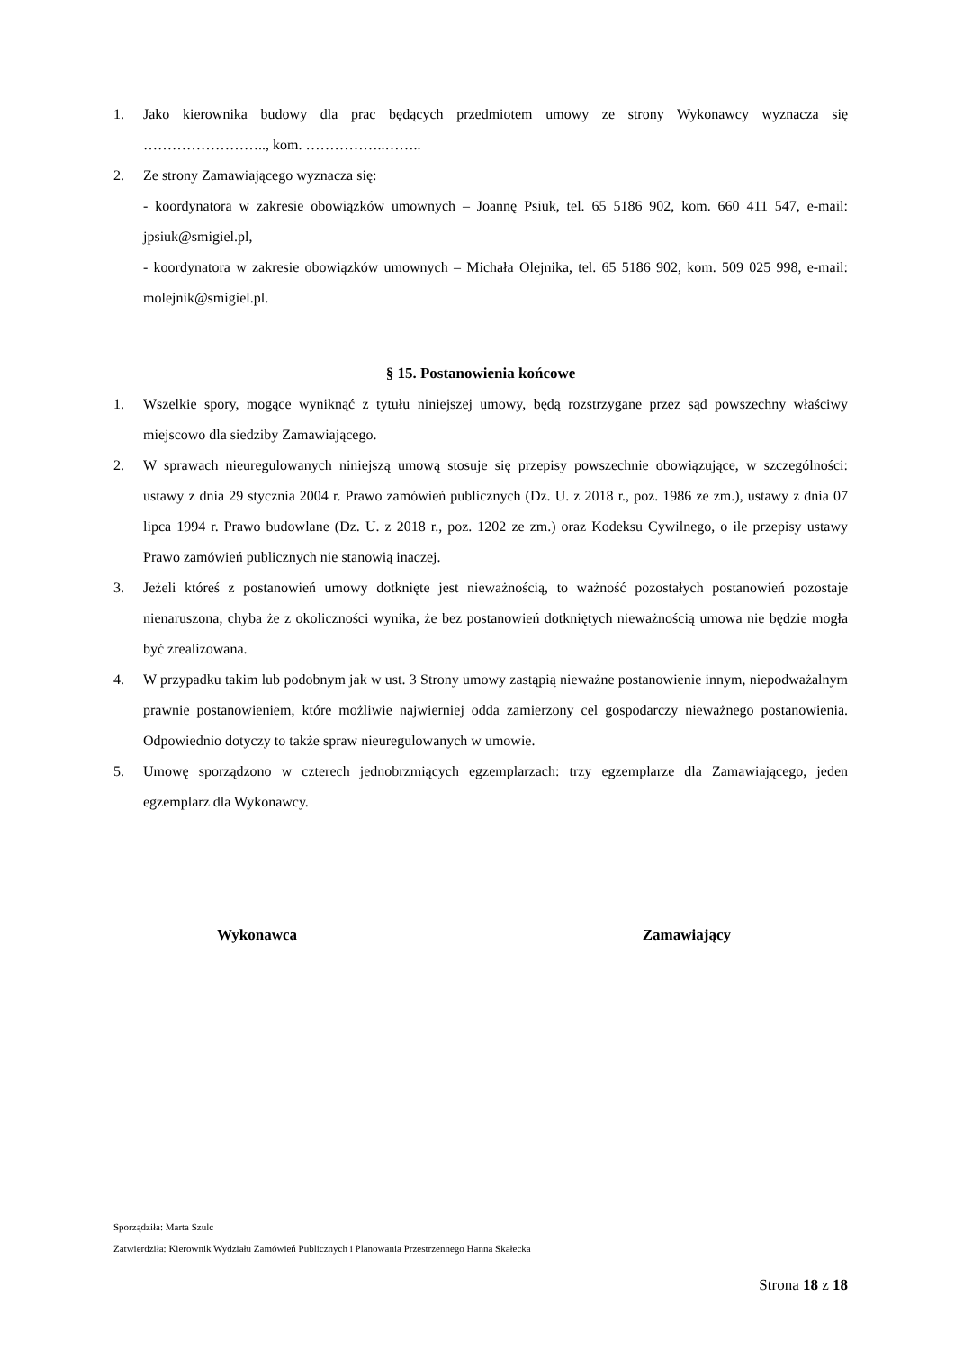1. Jako kierownika budowy dla prac będących przedmiotem umowy ze strony Wykonawcy wyznacza się …………………….., kom. ……………..……..
2. Ze strony Zamawiającego wyznacza się:
- koordynatora w zakresie obowiązków umownych – Joannę Psiuk, tel. 65 5186 902, kom. 660 411 547, e-mail: jpsiuk@smigiel.pl,
- koordynatora w zakresie obowiązków umownych – Michała Olejnika, tel. 65 5186 902, kom. 509 025 998, e-mail: molejnik@smigiel.pl.
§ 15. Postanowienia końcowe
1. Wszelkie spory, mogące wyniknąć z tytułu niniejszej umowy, będą rozstrzygane przez sąd powszechny właściwy miejscowo dla siedziby Zamawiającego.
2. W sprawach nieuregulowanych niniejszą umową stosuje się przepisy powszechnie obowiązujące, w szczególności: ustawy z dnia 29 stycznia 2004 r. Prawo zamówień publicznych (Dz. U. z 2018 r., poz. 1986 ze zm.), ustawy z dnia 07 lipca 1994 r. Prawo budowlane (Dz. U. z 2018 r., poz. 1202 ze zm.) oraz Kodeksu Cywilnego, o ile przepisy ustawy Prawo zamówień publicznych nie stanowią inaczej.
3. Jeżeli któreś z postanowień umowy dotknięte jest nieważnością, to ważność pozostałych postanowień pozostaje nienaruszona, chyba że z okoliczności wynika, że bez postanowień dotkniętych nieważnością umowa nie będzie mogła być zrealizowana.
4. W przypadku takim lub podobnym jak w ust. 3 Strony umowy zastąpią nieważne postanowienie innym, niepodważalnym prawnie postanowieniem, które możliwie najwierniej odda zamierzony cel gospodarczy nieważnego postanowienia. Odpowiednio dotyczy to także spraw nieuregulowanych w umowie.
5. Umowę sporządzono w czterech jednobrzmiących egzemplarzach: trzy egzemplarze dla Zamawiającego, jeden egzemplarz dla Wykonawcy.
Wykonawca Zamawiający
Sporządziła: Marta Szulc
Zatwierdziła: Kierownik Wydziału Zamówień Publicznych i Planowania Przestrzennego Hanna Skałecka
Strona 18 z 18